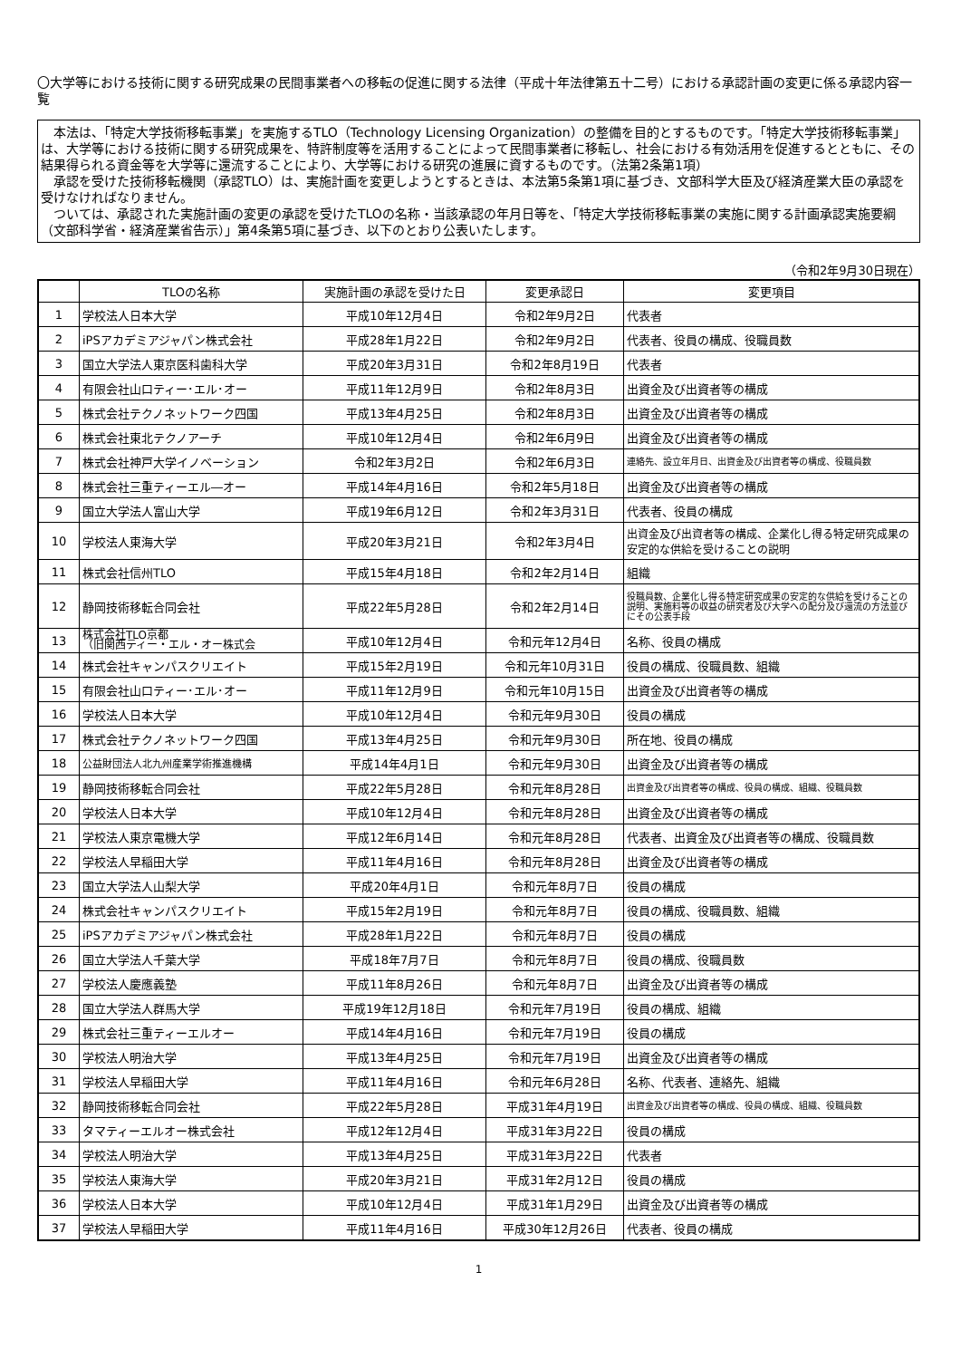〇大学等における技術に関する研究成果の民間事業者への移転の促進に関する法律（平成十年法律第五十二号）における承認計画の変更に係る承認内容一覧
　本法は、「特定大学技術移転事業」を実施するTLO（Technology Licensing Organization）の整備を目的とするものです。「特定大学技術移転事業」は、大学等における技術に関する研究成果を、特許制度等を活用することによって民間事業者に移転し、社会における有効活用を促進するとともに、その結果得られる資金等を大学等に還流することにより、大学等における研究の進展に資するものです。（法第2条第1項）
　承認を受けた技術移転機関（承認TLO）は、実施計画を変更しようとするときは、本法第5条第1項に基づき、文部科学大臣及び経済産業大臣の承認を受けなければなりません。
　ついては、承認された実施計画の変更の承認を受けたTLOの名称・当該承認の年月日等を、「特定大学技術移転事業の実施に関する計画承認実施要綱（文部科学省・経済産業省告示）」第4条第5項に基づき、以下のとおり公表いたします。
（令和2年9月30日現在）
| | TLOの名称 | 実施計画の承認を受けた日 | 変更承認日 | 変更項目 |
| --- | --- | --- | --- | --- |
| 1 | 学校法人日本大学 | 平成10年12月4日 | 令和2年9月2日 | 代表者 |
| 2 | iPSアカデミアジャパン株式会社 | 平成28年1月22日 | 令和2年9月2日 | 代表者、役員の構成、役職員数 |
| 3 | 国立大学法人東京医科歯科大学 | 平成20年3月31日 | 令和2年8月19日 | 代表者 |
| 4 | 有限会社山口ティー･エル･オー | 平成11年12月9日 | 令和2年8月3日 | 出資金及び出資者等の構成 |
| 5 | 株式会社テクノネットワーク四国 | 平成13年4月25日 | 令和2年8月3日 | 出資金及び出資者等の構成 |
| 6 | 株式会社東北テクノアーチ | 平成10年12月4日 | 令和2年6月9日 | 出資金及び出資者等の構成 |
| 7 | 株式会社神戸大学イノベーション | 令和2年3月2日 | 令和2年6月3日 | 連絡先、設立年月日、出資金及び出資者等の構成、役職員数 |
| 8 | 株式会社三重ティーエル―オー | 平成14年4月16日 | 令和2年5月18日 | 出資金及び出資者等の構成 |
| 9 | 国立大学法人富山大学 | 平成19年6月12日 | 令和2年3月31日 | 代表者、役員の構成 |
| 10 | 学校法人東海大学 | 平成20年3月21日 | 令和2年3月4日 | 出資金及び出資者等の構成、企業化し得る特定研究成果の安定的な供給を受けることの説明 |
| 11 | 株式会社信州TLO | 平成15年4月18日 | 令和2年2月14日 | 組織 |
| 12 | 静岡技術移転合同会社 | 平成22年5月28日 | 令和2年2月14日 | 役職員数、企業化し得る特定研究成果の安定的な供給を受けることの説明、実施料等の収益の研究者及び大学への配分及び還流の方法並びにその公表手段 |
| 13 | 株式会社TLO京都 （旧関西ティー・エル・オー株式会 | 平成10年12月4日 | 令和元年12月4日 | 名称、役員の構成 |
| 14 | 株式会社キャンパスクリエイト | 平成15年2月19日 | 令和元年10月31日 | 役員の構成、役職員数、組織 |
| 15 | 有限会社山口ティー･エル･オー | 平成11年12月9日 | 令和元年10月15日 | 出資金及び出資者等の構成 |
| 16 | 学校法人日本大学 | 平成10年12月4日 | 令和元年9月30日 | 役員の構成 |
| 17 | 株式会社テクノネットワーク四国 | 平成13年4月25日 | 令和元年9月30日 | 所在地、役員の構成 |
| 18 | 公益財団法人北九州産業学術推進機構 | 平成14年4月1日 | 令和元年9月30日 | 出資金及び出資者等の構成 |
| 19 | 静岡技術移転合同会社 | 平成22年5月28日 | 令和元年8月28日 | 出資金及び出資者等の構成、役員の構成、組織、役職員数 |
| 20 | 学校法人日本大学 | 平成10年12月4日 | 令和元年8月28日 | 出資金及び出資者等の構成 |
| 21 | 学校法人東京電機大学 | 平成12年6月14日 | 令和元年8月28日 | 代表者、出資金及び出資者等の構成、役職員数 |
| 22 | 学校法人早稲田大学 | 平成11年4月16日 | 令和元年8月28日 | 出資金及び出資者等の構成 |
| 23 | 国立大学法人山梨大学 | 平成20年4月1日 | 令和元年8月7日 | 役員の構成 |
| 24 | 株式会社キャンパスクリエイト | 平成15年2月19日 | 令和元年8月7日 | 役員の構成、役職員数、組織 |
| 25 | iPSアカデミアジャパン株式会社 | 平成28年1月22日 | 令和元年8月7日 | 役員の構成 |
| 26 | 国立大学法人千葉大学 | 平成18年7月7日 | 令和元年8月7日 | 役員の構成、役職員数 |
| 27 | 学校法人慶應義塾 | 平成11年8月26日 | 令和元年8月7日 | 出資金及び出資者等の構成 |
| 28 | 国立大学法人群馬大学 | 平成19年12月18日 | 令和元年7月19日 | 役員の構成、組織 |
| 29 | 株式会社三重ティーエルオー | 平成14年4月16日 | 令和元年7月19日 | 役員の構成 |
| 30 | 学校法人明治大学 | 平成13年4月25日 | 令和元年7月19日 | 出資金及び出資者等の構成 |
| 31 | 学校法人早稲田大学 | 平成11年4月16日 | 令和元年6月28日 | 名称、代表者、連絡先、組織 |
| 32 | 静岡技術移転合同会社 | 平成22年5月28日 | 平成31年4月19日 | 出資金及び出資者等の構成、役員の構成、組織、役職員数 |
| 33 | タマティーエルオー株式会社 | 平成12年12月4日 | 平成31年3月22日 | 役員の構成 |
| 34 | 学校法人明治大学 | 平成13年4月25日 | 平成31年3月22日 | 代表者 |
| 35 | 学校法人東海大学 | 平成20年3月21日 | 平成31年2月12日 | 役員の構成 |
| 36 | 学校法人日本大学 | 平成10年12月4日 | 平成31年1月29日 | 出資金及び出資者等の構成 |
| 37 | 学校法人早稲田大学 | 平成11年4月16日 | 平成30年12月26日 | 代表者、役員の構成 |
1